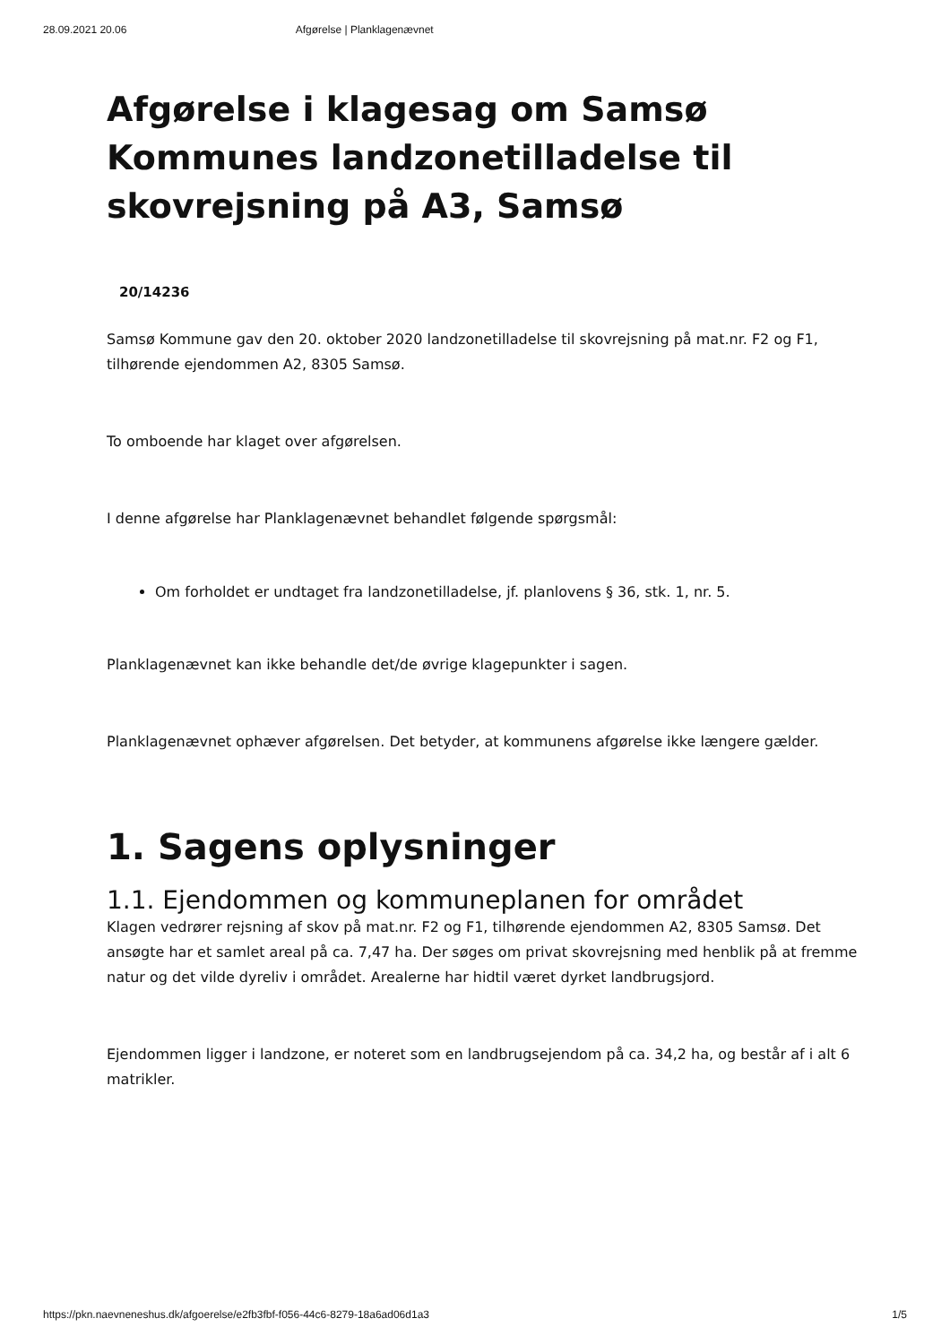28.09.2021 20.06 Afgørelse | Planklagenævnet
Afgørelse i klagesag om Samsø Kommunes landzonetilladelse til skovrejsning på A3, Samsø
20/14236
Samsø Kommune gav den 20. oktober 2020 landzonetilladelse til skovrejsning på mat.nr. F2 og F1, tilhørende ejendommen A2, 8305 Samsø.
To omboende har klaget over afgørelsen.
I denne afgørelse har Planklagenævnet behandlet følgende spørgsmål:
Om forholdet er undtaget fra landzonetilladelse, jf. planlovens § 36, stk. 1, nr. 5.
Planklagenævnet kan ikke behandle det/de øvrige klagepunkter i sagen.
Planklagenævnet ophæver afgørelsen. Det betyder, at kommunens afgørelse ikke længere gælder.
1. Sagens oplysninger
1.1. Ejendommen og kommuneplanen for området
Klagen vedrører rejsning af skov på mat.nr. F2 og F1, tilhørende ejendommen A2, 8305 Samsø. Det ansøgte har et samlet areal på ca. 7,47 ha. Der søges om privat skovrejsning med henblik på at fremme natur og det vilde dyreliv i området. Arealerne har hidtil været dyrket landbrugsjord.
Ejendommen ligger i landzone, er noteret som en landbrugsejendom på ca. 34,2 ha, og består af i alt 6 matrikler.
https://pkn.naevneneshus.dk/afgoerelse/e2fb3fbf-f056-44c6-8279-18a6ad06d1a3 1/5